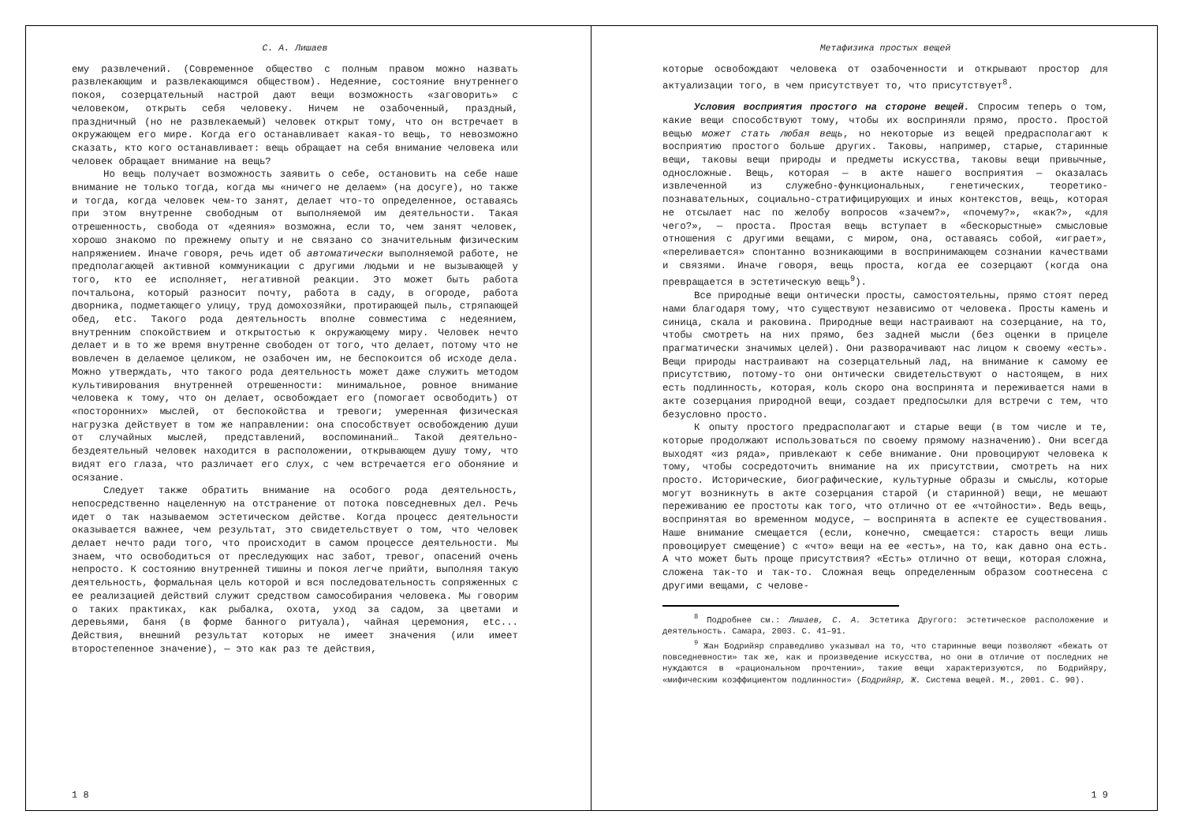С. А. Лишаев
ему развлечений. (Современное общество с полным правом можно назвать развлекающим и развлекающимся обществом). Недеяние, состояние внутреннего покоя, созерцательный настрой дают вещи возможность «заговорить» с человеком, открыть себя человеку. Ничем не озабоченный, праздный, праздничный (но не развлекаемый) человек открыт тому, что он встречает в окружающем его мире. Когда его останавливает какая-то вещь, то невозможно сказать, кто кого останавливает: вещь обращает на себя внимание человека или человек обращает внимание на вещь?
Но вещь получает возможность заявить о себе, остановить на себе наше внимание не только тогда, когда мы «ничего не делаем» (на досуге), но также и тогда, когда человек чем-то занят, делает что-то определенное, оставаясь при этом внутренне свободным от выполняемой им деятельности. Такая отрешенность, свобода от «деяния» возможна, если то, чем занят человек, хорошо знакомо по прежнему опыту и не связано со значительным физическим напряжением. Иначе говоря, речь идет об автоматически выполняемой работе, не предполагающей активной коммуникации с другими людьми и не вызывающей у того, кто ее исполняет, негативной реакции. Это может быть работа почтальона, который разносит почту, работа в саду, в огороде, работа дворника, подметающего улицу, труд домохозяйки, протирающей пыль, стряпающей обед, etc. Такого рода деятельность вполне совместима с недеянием, внутренним спокойствием и открытостью к окружающему миру. Человек нечто делает и в то же время внутренне свободен от того, что делает, потому что не вовлечен в делаемое целиком, не озабочен им, не беспокоится об исходе дела. Можно утверждать, что такого рода деятельность может даже служить методом культивирования внутренней отрешенности: минимальное, ровное внимание человека к тому, что он делает, освобождает его (помогает освободить) от «посторонних» мыслей, от беспокойства и тревоги; умеренная физическая нагрузка действует в том же направлении: она способствует освобождению души от случайных мыслей, представлений, воспоминаний… Такой деятельно-бездеятельный человек находится в расположении, открывающем душу тому, что видят его глаза, что различает его слух, с чем встречается его обоняние и осязание.
Следует также обратить внимание на особого рода деятельность, непосредственно нацеленную на отстранение от потока повседневных дел. Речь идет о так называемом эстетическом действе. Когда процесс деятельности оказывается важнее, чем результат, это свидетельствует о том, что человек делает нечто ради того, что происходит в самом процессе деятельности. Мы знаем, что освободиться от преследующих нас забот, тревог, опасений очень непросто. К состоянию внутренней тишины и покоя легче прийти, выполняя такую деятельность, формальная цель которой и вся последовательность сопряженных с ее реализацией действий служит средством самособирания человека. Мы говорим о таких практиках, как рыбалка, охота, уход за садом, за цветами и деревьями, баня (в форме банного ритуала), чайная церемония, etc... Действия, внешний результат которых не имеет значения (или имеет второстепенное значение), — это как раз те действия,
1 8
Метафизика простых вещей
которые освобождают человека от озабоченности и открывают простор для актуализации того, в чем присутствует то, что присутствует<sup>8</sup>.
Условия восприятия простого на стороне вещей. Спросим теперь о том, какие вещи способствуют тому, чтобы их восприняли прямо, просто. Простой вещью может стать любая вещь, но некоторые из вещей предрасполагают к восприятию простого больше других. Таковы, например, старые, старинные вещи, таковы вещи природы и предметы искусства, таковы вещи привычные, односложные. Вещь, которая — в акте нашего восприятия — оказалась извлеченной из служебно-функциональных, генетических, теоретико-познавательных, социально-стратифицирующих и иных контекстов, вещь, которая не отсылает нас по желобу вопросов «зачем?», «почему?», «как?», «для чего?», — проста. Простая вещь вступает в «бескорыстные» смысловые отношения с другими вещами, с миром, она, оставаясь собой, «играет», «переливается» спонтанно возникающими в воспринимающем сознании качествами и связями. Иначе говоря, вещь проста, когда ее созерцают (когда она превращается в эстетическую вещь<sup>9</sup>).
Все природные вещи онтически просты, самостоятельны, прямо стоят перед нами благодаря тому, что существуют независимо от человека. Просты камень и синица, скала и раковина. Природные вещи настраивают на созерцание, на то, чтобы смотреть на них прямо, без задней мысли (без оценки в прицеле прагматически значимых целей). Они разворачивают нас лицом к своему «есть». Вещи природы настраивают на созерцательный лад, на внимание к самому ее присутствию, потому-то они онтически свидетельствуют о настоящем, в них есть подлинность, которая, коль скоро она воспринята и переживается нами в акте созерцания природной вещи, создает предпосылки для встречи с тем, что безусловно просто.
К опыту простого предрасполагают и старые вещи (в том числе и те, которые продолжают использоваться по своему прямому назначению). Они всегда выходят «из ряда», привлекают к себе внимание. Они провоцируют человека к тому, чтобы сосредоточить внимание на их присутствии, смотреть на них просто. Исторические, биографические, культурные образы и смыслы, которые могут возникнуть в акте созерцания старой (и старинной) вещи, не мешают переживанию ее простоты как того, что отлично от ее «чтойности». Ведь вещь, воспринятая во временном модусе, — воспринята в аспекте ее существования. Наше внимание смещается (если, конечно, смещается: старость вещи лишь провоцирует смещение) с «что» вещи на ее «есть», на то, как давно она есть. А что может быть проще присутствия? «Есть» отлично от вещи, которая сложна, сложена так-то и так-то. Сложная вещь определенным образом соотнесена с другими вещами, с челове-
<sup>8</sup> Подробнее см.: Лишаев, С. А. Эстетика Другого: эстетическое расположение и деятельность. Самара, 2003. С. 41–91.
<sup>9</sup> Жан Бодрийяр справедливо указывал на то, что старинные вещи позволяют «бежать от повседневности» так же, как и произведение искусства, но они в отличие от последних не нуждаются в «рациональном прочтении», такие вещи характеризуются, по Бодрийяру, «мифическим коэффициентом подлинности» (Бодрийяр, Ж. Система вещей. М., 2001. С. 90).
1 9